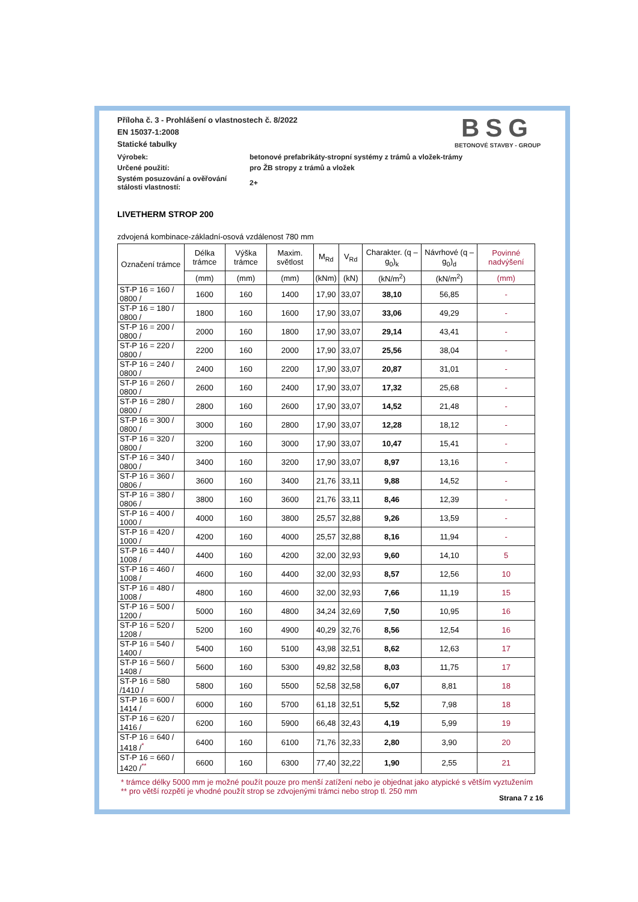BSG
BETONOVÉ STAVBY - GROUP
Příloha č. 3 - Prohlášení o vlastnostech č. 8/2022
EN 15037-1:2008
Statické tabulky
Výrobek:
betonové prefabrikáty-stropní systémy z trámů a vložek-trámy
Určené použití:
pro ŽB stropy z trámů a vložek
Systém posuzování a ověřování stálosti vlastností:
2+
LIVETHERM STROP 200
zdvojená kombinace-základní-osová vzdálenost 780 mm
| Označení trámce | Délka trámce | Výška trámce | Maxim. světlost | M<sub>Rd</sub> | V<sub>Rd</sub> | Charakter. (q – g<sub>0</sub>)<sub>k</sub> | Návrhové (q – g<sub>0</sub>)<sub>d</sub> | Povinné nadvýšení |
| --- | --- | --- | --- | --- | --- | --- | --- | --- |
| | (mm) | (mm) | (mm) | (kNm) | (kN) | (kN/m<sup>2</sup>) | (kN/m<sup>2</sup>) | (mm) |
| ST-P 16 = 160 / 0800 / | 1600 | 160 | 1400 | 17,90 | 33,07 | 38,10 | 56,85 | - |
| ST-P 16 = 180 / 0800 / | 1800 | 160 | 1600 | 17,90 | 33,07 | 33,06 | 49,29 | - |
| ST-P 16 = 200 / 0800 / | 2000 | 160 | 1800 | 17,90 | 33,07 | 29,14 | 43,41 | - |
| ST-P 16 = 220 / 0800 / | 2200 | 160 | 2000 | 17,90 | 33,07 | 25,56 | 38,04 | - |
| ST-P 16 = 240 / 0800 / | 2400 | 160 | 2200 | 17,90 | 33,07 | 20,87 | 31,01 | - |
| ST-P 16 = 260 / 0800 / | 2600 | 160 | 2400 | 17,90 | 33,07 | 17,32 | 25,68 | - |
| ST-P 16 = 280 / 0800 / | 2800 | 160 | 2600 | 17,90 | 33,07 | 14,52 | 21,48 | - |
| ST-P 16 = 300 / 0800 / | 3000 | 160 | 2800 | 17,90 | 33,07 | 12,28 | 18,12 | - |
| ST-P 16 = 320 / 0800 / | 3200 | 160 | 3000 | 17,90 | 33,07 | 10,47 | 15,41 | - |
| ST-P 16 = 340 / 0800 / | 3400 | 160 | 3200 | 17,90 | 33,07 | 8,97 | 13,16 | - |
| ST-P 16 = 360 / 0806 / | 3600 | 160 | 3400 | 21,76 | 33,11 | 9,88 | 14,52 | - |
| ST-P 16 = 380 / 0806 / | 3800 | 160 | 3600 | 21,76 | 33,11 | 8,46 | 12,39 | - |
| ST-P 16 = 400 / 1000 / | 4000 | 160 | 3800 | 25,57 | 32,88 | 9,26 | 13,59 | - |
| ST-P 16 = 420 / 1000 / | 4200 | 160 | 4000 | 25,57 | 32,88 | 8,16 | 11,94 | - |
| ST-P 16 = 440 / 1008 / | 4400 | 160 | 4200 | 32,00 | 32,93 | 9,60 | 14,10 | 5 |
| ST-P 16 = 460 / 1008 / | 4600 | 160 | 4400 | 32,00 | 32,93 | 8,57 | 12,56 | 10 |
| ST-P 16 = 480 / 1008 / | 4800 | 160 | 4600 | 32,00 | 32,93 | 7,66 | 11,19 | 15 |
| ST-P 16 = 500 / 1200 / | 5000 | 160 | 4800 | 34,24 | 32,69 | 7,50 | 10,95 | 16 |
| ST-P 16 = 520 / 1208 / | 5200 | 160 | 4900 | 40,29 | 32,76 | 8,56 | 12,54 | 16 |
| ST-P 16 = 540 / 1400 / | 5400 | 160 | 5100 | 43,98 | 32,51 | 8,62 | 12,63 | 17 |
| ST-P 16 = 560 / 1408 / | 5600 | 160 | 5300 | 49,82 | 32,58 | 8,03 | 11,75 | 17 |
| ST-P 16 = 580 /1410 / | 5800 | 160 | 5500 | 52,58 | 32,58 | 6,07 | 8,81 | 18 |
| ST-P 16 = 600 / 1414 / | 6000 | 160 | 5700 | 61,18 | 32,51 | 5,52 | 7,98 | 18 |
| ST-P 16 = 620 / 1416 / | 6200 | 160 | 5900 | 66,48 | 32,43 | 4,19 | 5,99 | 19 |
| ST-P 16 = 640 / 1418 /<sup>*</sup> | 6400 | 160 | 6100 | 71,76 | 32,33 | 2,80 | 3,90 | 20 |
| ST-P 16 = 660 / 1420 /<sup>**</sup> | 6600 | 160 | 6300 | 77,40 | 32,22 | 1,90 | 2,55 | 21 |
* trámce délky 5000 mm je možné použít pouze pro menší zatížení nebo je objednat jako atypické s větším vyztužením
** pro větší rozpětí je vhodné použít strop se zdvojenými trámci nebo strop tl. 250 mm
Strana 7 z 16